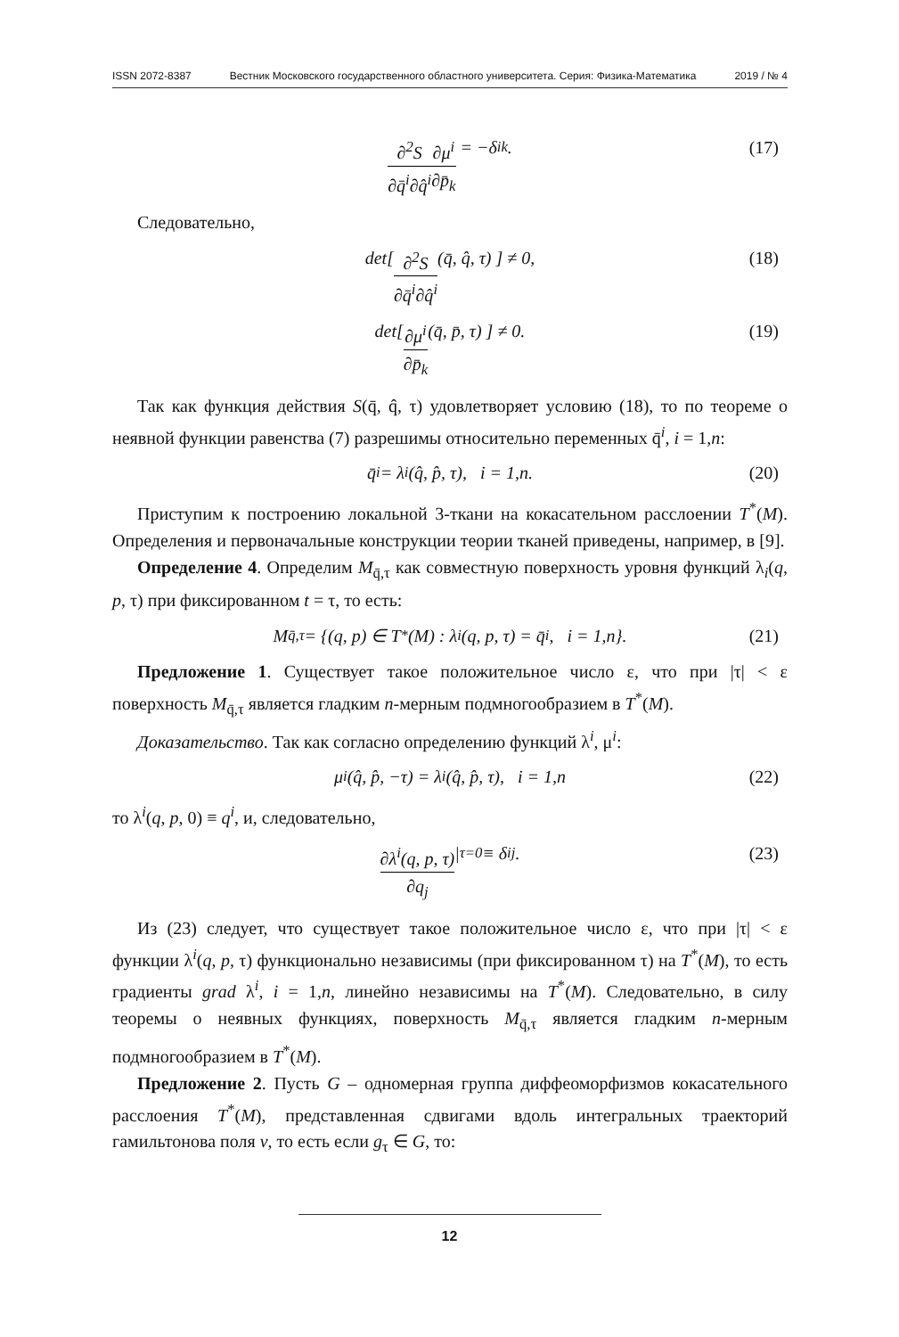ISSN 2072-8387 Вестник Московского государственного областного университета. Серия: Физика-Математика 2019 / № 4
∂<sup>2</sup>S ∂q̄<sup>i</sup>∂q̂<sup>i</sup> ∂μ<sup>i</sup> ∂p̄<sub>k</sub> = −δ<sub>ik</sub>. (17)
Следовательно,
det[ ∂<sup>2</sup>S ∂q̄<sup>i</sup>∂q̂<sup>i</sup> (q̄, q̂, τ) ] ≠ 0, (18)
det[ ∂μ<sup>i</sup> ∂p̄<sub>k</sub> (q̄, p̄, τ) ] ≠ 0. (19)
Так как функция действия S(q̄, q̂, τ) удовлетворяет условию (18), то по теореме о неявной функции равенства (7) разрешимы относительно переменных q̄<sup>i</sup>, i = 1,n:
q̄<sup>i</sup> = λ<sup>i</sup>(q̂, p̂, τ), i = 1,n. (20)
Приступим к построению локальной 3-ткани на кокасательном расслоении T<sup>*</sup>(M). Определения и первоначальные конструкции теории тканей приведены, например, в [9].
Определение 4. Определим M<sub>q̄,τ</sub> как совместную поверхность уровня функций λ<sub>i</sub>(q, p, τ) при фиксированном t = τ, то есть:
M<sub>q̄,τ</sub> = {(q, p) ∈ T<sup>*</sup>(M) : λ<sup>i</sup>(q, p, τ) = q̄<sup>i</sup>, i = 1,n}. (21)
Предложение 1. Существует такое положительное число ε, что при |τ| < ε поверхность M<sub>q̄,τ</sub> является гладким n-мерным подмногообразием в T<sup>*</sup>(M).
Доказательство. Так как согласно определению функций λ<sup>i</sup>, μ<sup>i</sup>:
μ<sup>i</sup>(q̂, p̂, −τ) = λ<sup>i</sup>(q̂, p̂, τ), i = 1,n (22)
то λ<sup>i</sup>(q, p, 0) ≡ q<sup>i</sup>, и, следовательно,
∂λ<sup>i</sup>(q, p, τ) ∂q<sub>j</sub> |<sub>τ=0</sub> ≡ δ<sup>i</sup><sub>j</sub>. (23)
Из (23) следует, что существует такое положительное число ε, что при |τ| < ε функции λ<sup>i</sup>(q, p, τ) функционально независимы (при фиксированном τ) на T<sup>*</sup>(M), то есть градиенты grad λ<sup>i</sup>, i = 1,n, линейно независимы на T<sup>*</sup>(M). Следовательно, в силу теоремы о неявных функциях, поверхность M<sub>q̄,τ</sub> является гладким n-мерным подмногообразием в T<sup>*</sup>(M).
Предложение 2. Пусть G – одномерная группа диффеоморфизмов кокасательного расслоения T<sup>*</sup>(M), представленная сдвигами вдоль интегральных траекторий гамильтонова поля v, то есть если g<sub>τ</sub> ∈ G, то:
12